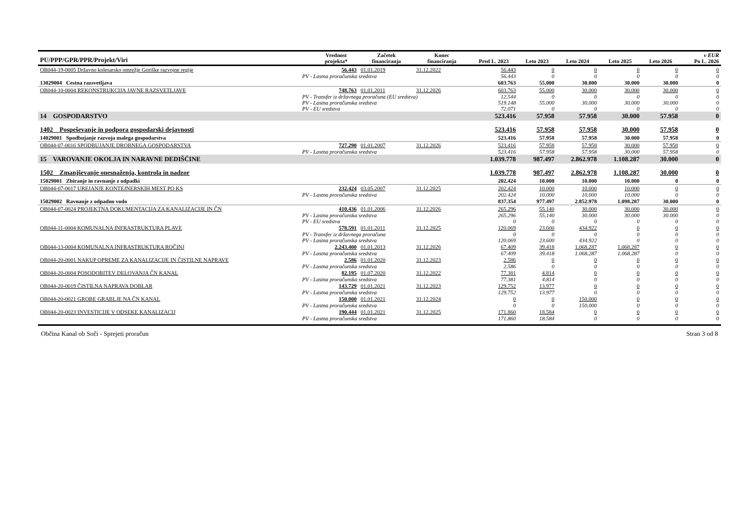| PU/PPP/GPR/PPR/Projekt/Viri | | Vrednost projekta* | Začetek financiranja | Konec financiranja | Pred L. 2023 | Leto 2023 | Leto 2024 | Leto 2025 | Leto 2026 | v EUR Po L. 2026 |
| --- | --- | --- | --- | --- | --- | --- | --- | --- | --- | --- |
| OB044-19-0005 Državno kolesarsko omrežje Goriške razvojne regije | | 56.443 | 01.01.2019 | 31.12.2022 | 56.443 | 0 | 0 | 0 | 0 | 0 |
| | PV - Lastna proračunska sredstva | | | | 56.443 | 0 | 0 | 0 | 0 | 0 |
| 13029004 Cestna razsvetljava | | | | | 603.763 | 55.000 | 30.000 | 30.000 | 30.000 | 0 |
| OB044-10-0004 REKONSTRUKCIJA JAVNE RAZSVETLJAVE | | 748.763 | 01.01.2011 | 31.12.2026 | 603.763 | 55.000 | 30.000 | 30.000 | 30.000 | 0 |
| | PV - Transfer iz državnega proračuna (EU sredstva) | | | | 12.544 | 0 | 0 | 0 | 0 | 0 |
| | PV - Lastna proračunska sredstva | | | | 519.148 | 55.000 | 30.000 | 30.000 | 30.000 | 0 |
| | PV - EU sredstva | | | | 72.071 | 0 | 0 | 0 | 0 | 0 |
| 14 GOSPODARSTVO | | | | | 523.416 | 57.958 | 57.958 | 30.000 | 57.958 | 0 |
| 1402 Pospeševanje in podpora gospodarski dejavnosti | | | | | 523.416 | 57.958 | 57.958 | 30.000 | 57.958 | 0 |
| 14029001 Spodbujanje razvoja malega gospodarstva | | | | | 523.416 | 57.958 | 57.958 | 30.000 | 57.958 | 0 |
| OB044-07-0016 SPODBUJANJE DROBNEGA GOSPODARSTVA | | 727.290 | 01.01.2007 | 31.12.2026 | 523.416 | 57.958 | 57.958 | 30.000 | 57.958 | 0 |
| | PV - Lastna proračunska sredstva | | | | 523.416 | 57.958 | 57.958 | 30.000 | 57.958 | 0 |
| 15 VAROVANJE OKOLJA IN NARAVNE DEDIŠČINE | | | | | 1.039.778 | 987.497 | 2.862.978 | 1.108.287 | 30.000 | 0 |
| 1502 Zmanjševanje onesnaženja, kontrola in nadzor | | | | | 1.039.778 | 987.497 | 2.862.978 | 1.108.287 | 30.000 | 0 |
| 15029001 Zbiranje in ravnanje z odpadki | | | | | 202.424 | 10.000 | 10.000 | 10.000 | 0 | 0 |
| OB044-07-0017 UREJANJE KONTEJNERSKIH MEST PO KS | | 232.424 | 03.05.2007 | 31.12.2025 | 202.424 | 10.000 | 10.000 | 10.000 | 0 | 0 |
| | PV - Lastna proračunska sredstva | | | | 202.424 | 10.000 | 10.000 | 10.000 | 0 | 0 |
| 15029002 Ravnanje z odpadno vodo | | | | | 837.354 | 977.497 | 2.852.978 | 1.098.287 | 30.000 | 0 |
| OB044-07-0024 PROJEKTNA DOKUMENTACIJA ZA KANALIZACIJE IN ČN | | 410.436 | 01.01.2006 | 31.12.2026 | 265.296 | 55.140 | 30.000 | 30.000 | 30.000 | 0 |
| | PV - Lastna proračunska sredstva | | | | 265.296 | 55.140 | 30.000 | 30.000 | 30.000 | 0 |
| | PV - EU sredstva | | | | 0 | 0 | 0 | 0 | 0 | 0 |
| OB044-11-0004 KOMUNALNA INFRASTRUKTURA PLAVE | | 578.591 | 01.01.2011 | 31.12.2025 | 120.069 | 23.600 | 434.922 | 0 | 0 | 0 |
| | PV - Transfer iz državnega proračuna | | | | 0 | 0 | 0 | 0 | 0 | 0 |
| | PV - Lastna proračunska sredstva | | | | 120.069 | 23.600 | 434.922 | 0 | 0 | 0 |
| OB044-13-0004 KOMUNALNA INFRASTRUKTURA ROČINJ | | 2.243.400 | 01.01.2013 | 31.12.2026 | 67.409 | 39.418 | 1.068.287 | 1.068.287 | 0 | 0 |
| | PV - Lastna proračunska sredstva | | | | 67.409 | 39.418 | 1.068.287 | 1.068.287 | 0 | 0 |
| OB044-20-0001 NAKUP OPREME ZA KANALIZACIJE IN ČISTILNE NAPRAVE | | 2.586 | 01.01.2020 | 31.12.2023 | 2.586 | 0 | 0 | 0 | 0 | 0 |
| | PV - Lastna proračunska sredstva | | | | 2.586 | 0 | 0 | 0 | 0 | 0 |
| OB044-20-0004 POSODOBITEV DELOVANJA ČN KANAL | | 82.195 | 01.07.2020 | 31.12.2022 | 77.381 | 4.814 | 0 | 0 | 0 | 0 |
| | PV - Lastna proračunska sredstva | | | | 77.381 | 4.814 | 0 | 0 | 0 | 0 |
| OB044-20-0019 ČISTILNA NAPRAVA DOBLAR | | 143.729 | 01.01.2021 | 31.12.2023 | 129.752 | 13.977 | 0 | 0 | 0 | 0 |
| | PV - Lastna proračunska sredstva | | | | 129.752 | 13.977 | 0 | 0 | 0 | 0 |
| OB044-20-0021 GROBE GRABLJE NA ČN KANAL | | 150.000 | 01.01.2021 | 31.12.2024 | 0 | 0 | 150.000 | 0 | 0 | 0 |
| | PV - Lastna proračunska sredstva | | | | 0 | 0 | 150.000 | 0 | 0 | 0 |
| OB044-20-0023 INVESTICIJE V ODSEKE KANALIZACIJ | | 190.444 | 01.01.2021 | 31.12.2025 | 171.860 | 18.584 | 0 | 0 | 0 | 0 |
| | PV - Lastna proračunska sredstva | | | | 171.860 | 18.584 | 0 | 0 | 0 | 0 |
Občina Kanal ob Soči - Sprejeti proračun Stran 3 od 8